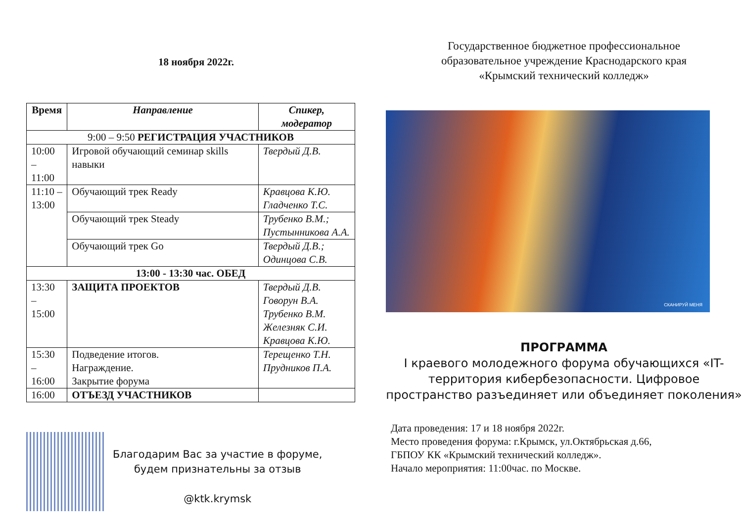18 ноября 2022г.
| Время | Направление | Спикер, модератор |
| --- | --- | --- |
| 9:00 – 9:50 РЕГИСТРАЦИЯ УЧАСТНИКОВ | | |
| 10:00 – 11:00 | Игровой обучающий семинар skills навыки | Твердый Д.В. |
| 11:10 – 13:00 | Обучающий трек Ready | Кравцова К.Ю. Гладченко Т.С. |
| | Обучающий трек Steady | Трубенко В.М.; Пустынникова А.А. |
| | Обучающий трек Go | Твердый Д.В.; Одинцова С.В. |
| 13:00 - 13:30 час. ОБЕД | | |
| 13:30 – 15:00 | ЗАЩИТА ПРОЕКТОВ | Твердый Д.В. Говорун В.А. Трубенко В.М. Железняк С.И. Кравцова К.Ю. |
| 15:30 – 16:00 | Подведение итогов. Награждение. Закрытие форума | Терещенко Т.Н. Прудников П.А. |
| 16:00 | ОТЪЕЗД УЧАСТНИКОВ | |
Благодарим Вас за участие в форуме,
будем признательны за отзыв
@ktk.krymsk
Государственное бюджетное профессиональное
образовательное учреждение Краснодарского края
«Крымский технический колледж»
СКАНИРУЙ МЕНЯ
ПРОГРАММА
I краевого молодежного форума обучающихся «IT-территория кибербезопасности. Цифровое пространство разъединяет или объединяет поколения»
Дата проведения: 17 и 18 ноября 2022г.
Место проведения форума: г.Крымск, ул.Октябрьская д.66,
ГБПОУ КК «Крымский технический колледж».
Начало мероприятия: 11:00час. по Москве.